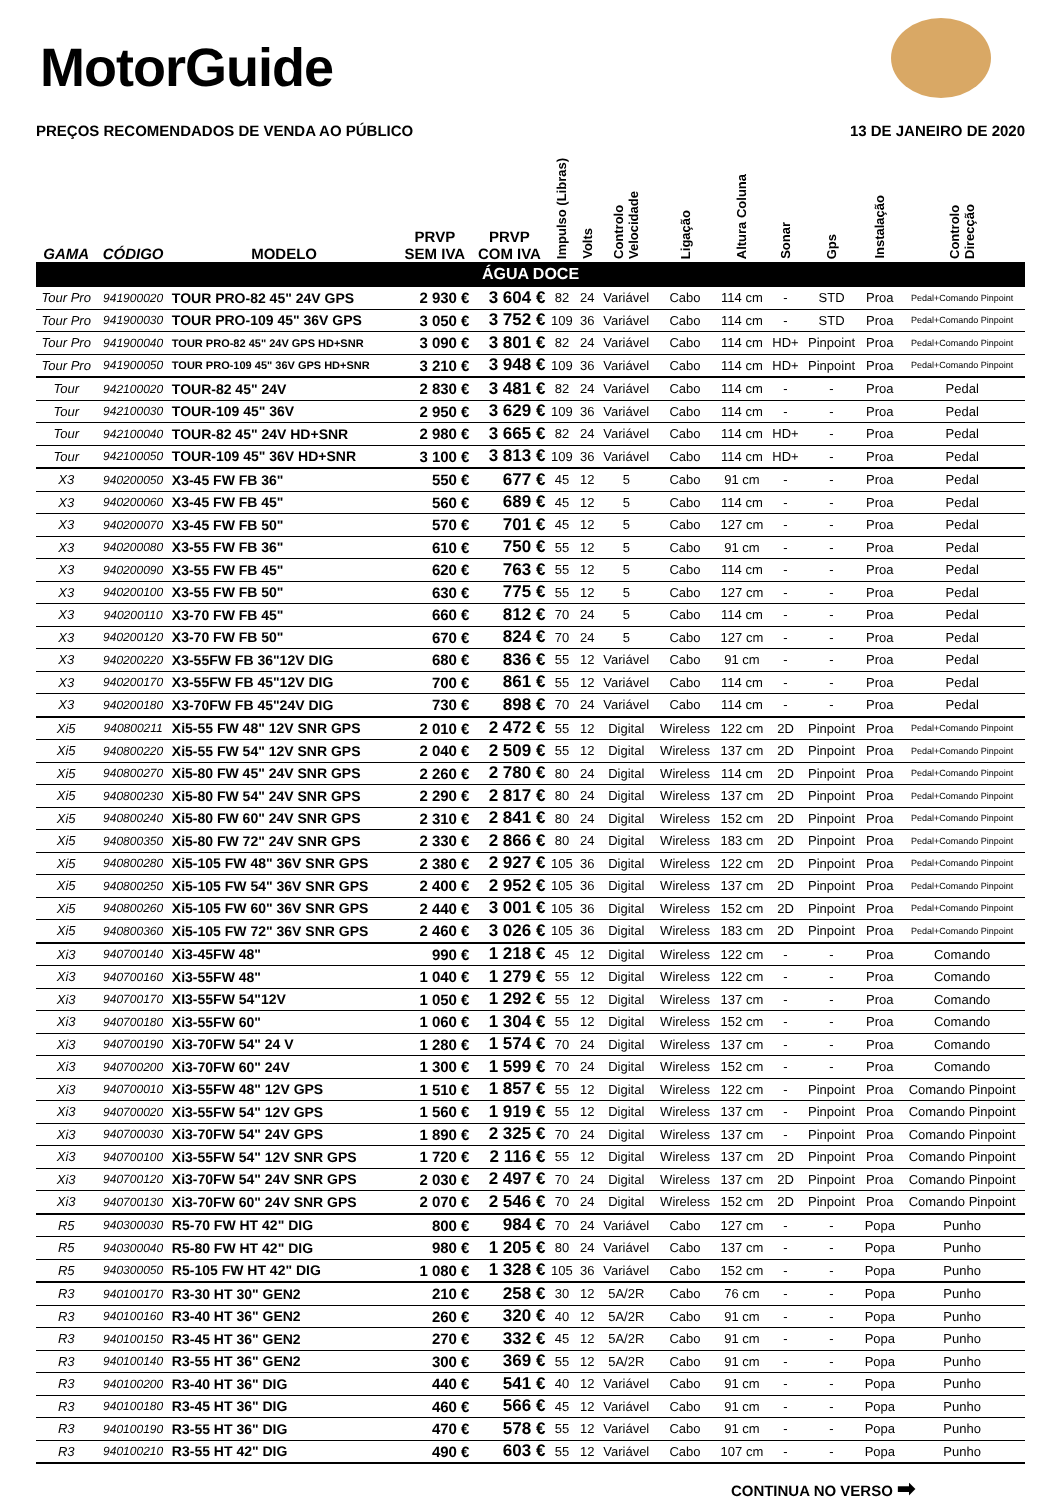MotorGuide
PREÇOS RECOMENDADOS DE VENDA AO PÚBLICO 13 DE JANEIRO DE 2020
| GAMA | CÓDIGO | MODELO | PRVP SEM IVA | PRVP COM IVA | Impulso (Libras) | Volts | Controlo Velocidade | Ligação | Altura Coluna | Sonar | Gps | Instalação | Controlo Direcção |
| --- | --- | --- | --- | --- | --- | --- | --- | --- | --- | --- | --- | --- | --- |
| ÁGUA DOCE | | | | | | | | | | | | | |
| Tour Pro | 941900020 | TOUR PRO-82 45" 24V GPS | 2 930 € | 3 604 € | 82 | 24 | Variável | Cabo | 114 cm | - | STD | Proa | Pedal+Comando Pinpoint |
| Tour Pro | 941900030 | TOUR PRO-109 45" 36V GPS | 3 050 € | 3 752 € | 109 | 36 | Variável | Cabo | 114 cm | - | STD | Proa | Pedal+Comando Pinpoint |
| Tour Pro | 941900040 | TOUR PRO-82 45" 24V GPS HD+SNR | 3 090 € | 3 801 € | 82 | 24 | Variável | Cabo | 114 cm | HD+ | Pinpoint | Proa | Pedal+Comando Pinpoint |
| Tour Pro | 941900050 | TOUR PRO-109 45" 36V GPS HD+SNR | 3 210 € | 3 948 € | 109 | 36 | Variável | Cabo | 114 cm | HD+ | Pinpoint | Proa | Pedal+Comando Pinpoint |
| Tour | 942100020 | TOUR-82 45" 24V | 2 830 € | 3 481 € | 82 | 24 | Variável | Cabo | 114 cm | - | - | Proa | Pedal |
| Tour | 942100030 | TOUR-109 45" 36V | 2 950 € | 3 629 € | 109 | 36 | Variável | Cabo | 114 cm | - | - | Proa | Pedal |
| Tour | 942100040 | TOUR-82 45" 24V HD+SNR | 2 980 € | 3 665 € | 82 | 24 | Variável | Cabo | 114 cm | HD+ | - | Proa | Pedal |
| Tour | 942100050 | TOUR-109 45" 36V HD+SNR | 3 100 € | 3 813 € | 109 | 36 | Variável | Cabo | 114 cm | HD+ | - | Proa | Pedal |
| X3 | 940200050 | X3-45 FW FB 36" | 550 € | 677 € | 45 | 12 | 5 | Cabo | 91 cm | - | - | Proa | Pedal |
| X3 | 940200060 | X3-45 FW FB 45" | 560 € | 689 € | 45 | 12 | 5 | Cabo | 114 cm | - | - | Proa | Pedal |
| X3 | 940200070 | X3-45 FW FB 50" | 570 € | 701 € | 45 | 12 | 5 | Cabo | 127 cm | - | - | Proa | Pedal |
| X3 | 940200080 | X3-55 FW FB 36" | 610 € | 750 € | 55 | 12 | 5 | Cabo | 91 cm | - | - | Proa | Pedal |
| X3 | 940200090 | X3-55 FW FB 45" | 620 € | 763 € | 55 | 12 | 5 | Cabo | 114 cm | - | - | Proa | Pedal |
| X3 | 940200100 | X3-55 FW FB 50" | 630 € | 775 € | 55 | 12 | 5 | Cabo | 127 cm | - | - | Proa | Pedal |
| X3 | 940200110 | X3-70 FW FB 45" | 660 € | 812 € | 70 | 24 | 5 | Cabo | 114 cm | - | - | Proa | Pedal |
| X3 | 940200120 | X3-70 FW FB 50" | 670 € | 824 € | 70 | 24 | 5 | Cabo | 127 cm | - | - | Proa | Pedal |
| X3 | 940200220 | X3-55FW FB 36"12V DIG | 680 € | 836 € | 55 | 12 | Variável | Cabo | 91 cm | - | - | Proa | Pedal |
| X3 | 940200170 | X3-55FW FB 45"12V DIG | 700 € | 861 € | 55 | 12 | Variável | Cabo | 114 cm | - | - | Proa | Pedal |
| X3 | 940200180 | X3-70FW FB 45"24V DIG | 730 € | 898 € | 70 | 24 | Variável | Cabo | 114 cm | - | - | Proa | Pedal |
| Xi5 | 940800211 | Xi5-55 FW 48" 12V SNR GPS | 2 010 € | 2 472 € | 55 | 12 | Digital | Wireless | 122 cm | 2D | Pinpoint | Proa | Pedal+Comando Pinpoint |
| Xi5 | 940800220 | Xi5-55 FW 54" 12V SNR GPS | 2 040 € | 2 509 € | 55 | 12 | Digital | Wireless | 137 cm | 2D | Pinpoint | Proa | Pedal+Comando Pinpoint |
| Xi5 | 940800270 | Xi5-80 FW 45" 24V SNR GPS | 2 260 € | 2 780 € | 80 | 24 | Digital | Wireless | 114 cm | 2D | Pinpoint | Proa | Pedal+Comando Pinpoint |
| Xi5 | 940800230 | Xi5-80 FW 54" 24V SNR GPS | 2 290 € | 2 817 € | 80 | 24 | Digital | Wireless | 137 cm | 2D | Pinpoint | Proa | Pedal+Comando Pinpoint |
| Xi5 | 940800240 | Xi5-80 FW 60" 24V SNR GPS | 2 310 € | 2 841 € | 80 | 24 | Digital | Wireless | 152 cm | 2D | Pinpoint | Proa | Pedal+Comando Pinpoint |
| Xi5 | 940800350 | Xi5-80 FW 72" 24V SNR GPS | 2 330 € | 2 866 € | 80 | 24 | Digital | Wireless | 183 cm | 2D | Pinpoint | Proa | Pedal+Comando Pinpoint |
| Xi5 | 940800280 | Xi5-105 FW 48" 36V SNR GPS | 2 380 € | 2 927 € | 105 | 36 | Digital | Wireless | 122 cm | 2D | Pinpoint | Proa | Pedal+Comando Pinpoint |
| Xi5 | 940800250 | Xi5-105 FW 54" 36V SNR GPS | 2 400 € | 2 952 € | 105 | 36 | Digital | Wireless | 137 cm | 2D | Pinpoint | Proa | Pedal+Comando Pinpoint |
| Xi5 | 940800260 | Xi5-105 FW 60" 36V SNR GPS | 2 440 € | 3 001 € | 105 | 36 | Digital | Wireless | 152 cm | 2D | Pinpoint | Proa | Pedal+Comando Pinpoint |
| Xi5 | 940800360 | Xi5-105 FW 72" 36V SNR GPS | 2 460 € | 3 026 € | 105 | 36 | Digital | Wireless | 183 cm | 2D | Pinpoint | Proa | Pedal+Comando Pinpoint |
| Xi3 | 940700140 | Xi3-45FW 48" | 990 € | 1 218 € | 45 | 12 | Digital | Wireless | 122 cm | - | - | Proa | Comando |
| Xi3 | 940700160 | Xi3-55FW 48" | 1 040 € | 1 279 € | 55 | 12 | Digital | Wireless | 122 cm | - | - | Proa | Comando |
| Xi3 | 940700170 | XI3-55FW 54"12V | 1 050 € | 1 292 € | 55 | 12 | Digital | Wireless | 137 cm | - | - | Proa | Comando |
| Xi3 | 940700180 | Xi3-55FW 60" | 1 060 € | 1 304 € | 55 | 12 | Digital | Wireless | 152 cm | - | - | Proa | Comando |
| Xi3 | 940700190 | Xi3-70FW 54" 24 V | 1 280 € | 1 574 € | 70 | 24 | Digital | Wireless | 137 cm | - | - | Proa | Comando |
| Xi3 | 940700200 | Xi3-70FW 60" 24V | 1 300 € | 1 599 € | 70 | 24 | Digital | Wireless | 152 cm | - | - | Proa | Comando |
| Xi3 | 940700010 | Xi3-55FW 48" 12V GPS | 1 510 € | 1 857 € | 55 | 12 | Digital | Wireless | 122 cm | - | Pinpoint | Proa | Comando Pinpoint |
| Xi3 | 940700020 | Xi3-55FW 54" 12V GPS | 1 560 € | 1 919 € | 55 | 12 | Digital | Wireless | 137 cm | - | Pinpoint | Proa | Comando Pinpoint |
| Xi3 | 940700030 | Xi3-70FW 54" 24V GPS | 1 890 € | 2 325 € | 70 | 24 | Digital | Wireless | 137 cm | - | Pinpoint | Proa | Comando Pinpoint |
| Xi3 | 940700100 | Xi3-55FW 54" 12V SNR GPS | 1 720 € | 2 116 € | 55 | 12 | Digital | Wireless | 137 cm | 2D | Pinpoint | Proa | Comando Pinpoint |
| Xi3 | 940700120 | Xi3-70FW 54" 24V SNR GPS | 2 030 € | 2 497 € | 70 | 24 | Digital | Wireless | 137 cm | 2D | Pinpoint | Proa | Comando Pinpoint |
| Xi3 | 940700130 | Xi3-70FW 60" 24V SNR GPS | 2 070 € | 2 546 € | 70 | 24 | Digital | Wireless | 152 cm | 2D | Pinpoint | Proa | Comando Pinpoint |
| R5 | 940300030 | R5-70 FW HT 42" DIG | 800 € | 984 € | 70 | 24 | Variável | Cabo | 127 cm | - | - | Popa | Punho |
| R5 | 940300040 | R5-80 FW HT 42" DIG | 980 € | 1 205 € | 80 | 24 | Variável | Cabo | 137 cm | - | - | Popa | Punho |
| R5 | 940300050 | R5-105 FW HT 42" DIG | 1 080 € | 1 328 € | 105 | 36 | Variável | Cabo | 152 cm | - | - | Popa | Punho |
| R3 | 940100170 | R3-30 HT 30" GEN2 | 210 € | 258 € | 30 | 12 | 5A/2R | Cabo | 76 cm | - | - | Popa | Punho |
| R3 | 940100160 | R3-40 HT 36" GEN2 | 260 € | 320 € | 40 | 12 | 5A/2R | Cabo | 91 cm | - | - | Popa | Punho |
| R3 | 940100150 | R3-45 HT 36" GEN2 | 270 € | 332 € | 45 | 12 | 5A/2R | Cabo | 91 cm | - | - | Popa | Punho |
| R3 | 940100140 | R3-55 HT 36" GEN2 | 300 € | 369 € | 55 | 12 | 5A/2R | Cabo | 91 cm | - | - | Popa | Punho |
| R3 | 940100200 | R3-40 HT 36" DIG | 440 € | 541 € | 40 | 12 | Variável | Cabo | 91 cm | - | - | Popa | Punho |
| R3 | 940100180 | R3-45 HT 36" DIG | 460 € | 566 € | 45 | 12 | Variável | Cabo | 91 cm | - | - | Popa | Punho |
| R3 | 940100190 | R3-55 HT 36" DIG | 470 € | 578 € | 55 | 12 | Variável | Cabo | 91 cm | - | - | Popa | Punho |
| R3 | 940100210 | R3-55 HT 42" DIG | 490 € | 603 € | 55 | 12 | Variável | Cabo | 107 cm | - | - | Popa | Punho |
CONTINUA NO VERSO ➡